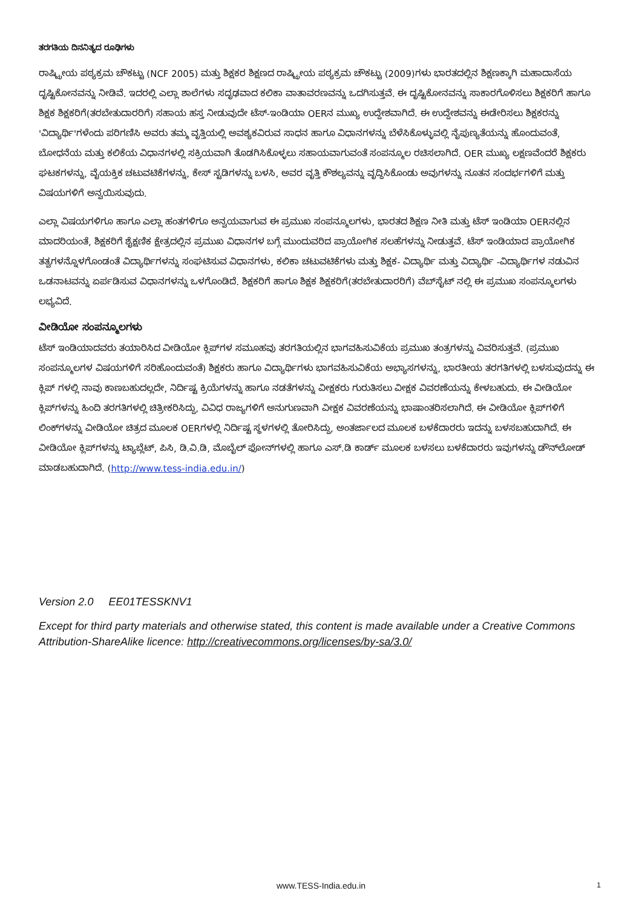ತರಗತಿಯ ದಿನನಿತ್ಯದ ರೂಢಿಗಳು
ರಾಷ್ಟ್ರೀಯ ಪಠ್ಯಕ್ರಮ ಚೌಕಟ್ಟು (NCF 2005) ಮತ್ತು ಶಿಕ್ಷಕರ ಶಿಕ್ಷಣದ ರಾಷ್ಟ್ರೀಯ ಪಠ್ಯಕ್ರಮ ಚೌಕಟ್ಟು (2009)ಗಳು ಭಾರತದಲ್ಲಿನ ಶಿಕ್ಷಣಕ್ಕಾಗಿ ಮಹಾದಾಸೆಯ ದೃಷ್ಟಿಕೋನವನ್ನು ನೀಡಿವೆ. ಇದರಲ್ಲಿ ಎಲ್ಲಾ ಶಾಲೆಗಳು ಸದೃಢವಾದ ಕಲಿಕಾ ವಾತಾವರಣವನ್ನು ಒದಗಿಸುತ್ತವೆ. ಈ ದೃಷ್ಟಿಕೋನವನ್ನು ಸಾಕಾರಗೊಳಿಸಲು ಶಿಕ್ಷಕರಿಗೆ ಹಾಗೂ ಶಿಕ್ಷಕ ಶಿಕ್ಷಕರಿಗೆ(ತರಬೇತುದಾರರಿಗೆ) ಸಹಾಯ ಹಸ್ತ ನೀಡುವುದೇ ಟೆಸ್-ಇಂಡಿಯಾ OERನ ಮುಖ್ಯ ಉದ್ದೇಶವಾಗಿದೆ. ಈ ಉದ್ದೇಶವನ್ನು ಈಡೇರಿಸಲು ಶಿಕ್ಷಕರನ್ನು 'ವಿದ್ಯಾರ್ಥಿ'ಗಳೆಂದು ಪರಿಗಣಿಸಿ ಅವರು ತಮ್ಮ ವೃತ್ತಿಯಲ್ಲಿ ಅವಶ್ಯಕವಿರುವ ಸಾಧನ ಹಾಗೂ ವಿಧಾನಗಳನ್ನು ಬೆಳೆಸಿಕೊಳ್ಳುವಲ್ಲಿ ನೈಪುಣ್ಯತೆಯನ್ನು ಹೊಂದುವಂತೆ, ಬೋಧನೆಯ ಮತ್ತು ಕಲಿಕೆಯ ವಿಧಾನಗಳಲ್ಲಿ ಸಕ್ರಿಯವಾಗಿ ತೊಡಗಿಸಿಕೊಳ್ಳಲು ಸಹಾಯವಾಗುವಂತೆ ಸಂಪನ್ಮೂಲ ರಚಿಸಲಾಗಿದೆ. OER ಮುಖ್ಯ ಲಕ್ಷಣವೆಂದರೆ ಶಿಕ್ಷಕರು ಘಟಕಗಳನ್ನು, ವೈಯಕ್ತಿಕ ಚಟುವಟಿಕೆಗಳನ್ನು, ಕೇಸ್ ಸ್ಟಡಿಗಳನ್ನು ಬಳಸಿ, ಅವರ ವೃತ್ತಿ ಕೌಶಲ್ಯವನ್ನು ವೃದ್ಧಿಸಿಕೊಂಡು ಅವುಗಳನ್ನು ನೂತನ ಸಂದರ್ಭಗಳಿಗೆ ಮತ್ತು ವಿಷಯಗಳಿಗೆ ಅನ್ವಯಿಸುವುದು.
ಎಲ್ಲಾ ವಿಷಯಗಳಿಗೂ ಹಾಗೂ ಎಲ್ಲಾ ಹಂತಗಳಿಗೂ ಅನ್ವಯವಾಗುವ ಈ ಪ್ರಮುಖ ಸಂಪನ್ಮೂಲಗಳು, ಭಾರತದ ಶಿಕ್ಷಣ ನೀತಿ ಮತ್ತು ಟೆಸ್ ಇಂಡಿಯಾ OERನಲ್ಲಿನ ಮಾದರಿಯಂತೆ, ಶಿಕ್ಷಕರಿಗೆ ಶೈಕ್ಷಣಿಕ ಕ್ಷೇತ್ರದಲ್ಲಿನ ಪ್ರಮುಖ ವಿಧಾನಗಳ ಬಗ್ಗೆ ಮುಂದುವರಿದ ಪ್ರಾಯೋಗಿಕ ಸಲಹೆಗಳನ್ನು ನೀಡುತ್ತವೆ. ಟೆಸ್ ಇಂಡಿಯಾದ ಪ್ರಾಯೋಗಿಕ ತತ್ವಗಳನ್ನೊಳಗೊಂಡಂತೆ ವಿದ್ಯಾರ್ಥಿಗಳನ್ನು ಸಂಘಟಿಸುವ ವಿಧಾನಗಳು, ಕಲಿಕಾ ಚಟುವಟಿಕೆಗಳು ಮತ್ತು ಶಿಕ್ಷಕ- ವಿದ್ಯಾರ್ಥಿ ಮತ್ತು ವಿದ್ಯಾರ್ಥಿ -ವಿದ್ಯಾರ್ಥಿಗಳ ನಡುವಿನ ಒಡನಾಟವನ್ನು ಏರ್ಪಡಿಸುವ ವಿಧಾನಗಳನ್ನು ಒಳಗೊಂಡಿದೆ. ಶಿಕ್ಷಕರಿಗೆ ಹಾಗೂ ಶಿಕ್ಷಕ ಶಿಕ್ಷಕರಿಗೆ(ತರಬೇತುದಾರರಿಗೆ) ವೆಬ್‌ಸೈಟ್ ನಲ್ಲಿ ಈ ಪ್ರಮುಖ ಸಂಪನ್ಮೂಲಗಳು ಲಭ್ಯವಿದೆ.
ವೀಡಿಯೋ ಸಂಪನ್ಮೂಲಗಳು
ಟೆಸ್ ಇಂಡಿಯಾದವರು ತಯಾರಿಸಿದ ವೀಡಿಯೋ ಕ್ಲಿಪ್‌ಗಳ ಸಮೂಹವು ತರಗತಿಯಲ್ಲಿನ ಭಾಗವಹಿಸುವಿಕೆಯ ಪ್ರಮುಖ ತಂತ್ರಗಳನ್ನು ವಿವರಿಸುತ್ತವೆ. (ಪ್ರಮುಖ ಸಂಪನ್ಮೂಲಗಳ ವಿಷಯಗಳಿಗೆ ಸರಿಹೊಂದುವಂತೆ) ಶಿಕ್ಷಕರು ಹಾಗೂ ವಿದ್ಯಾರ್ಥಿಗಳು ಭಾಗವಹಿಸುವಿಕೆಯ ಅಭ್ಯಾಸಗಳನ್ನು, ಭಾರತೀಯ ತರಗತಿಗಳಲ್ಲಿ ಬಳಸುವುದನ್ನು ಈ ಕ್ಲಿಪ್ ಗಳಲ್ಲಿ ನಾವು ಕಾಣಬಹುದಲ್ಲದೇ, ನಿರ್ದಿಷ್ಟ ಕ್ರಿಯೆಗಳನ್ನು ಹಾಗೂ ನಡತೆಗಳನ್ನು ವೀಕ್ಷಕರು ಗುರುತಿಸಲು ವೀಕ್ಷಕ ವಿವರಣೆಯನ್ನು ಕೇಳಬಹುದು. ಈ ವೀಡಿಯೋ ಕ್ಲಿಪ್‌ಗಳನ್ನು ಹಿಂದಿ ತರಗತಿಗಳಲ್ಲಿ ಚಿತ್ರೀಕರಿಸಿದ್ದು, ವಿವಿಧ ರಾಜ್ಯಗಳಿಗೆ ಅನುಗುಣವಾಗಿ ವೀಕ್ಷಕ ವಿವರಣೆಯನ್ನು ಭಾಷಾಂತರಿಸಲಾಗಿದೆ. ಈ ವೀಡಿಯೋ ಕ್ಲಿಪ್‌ಗಳಿಗೆ ಲಿಂಕ್‌ಗಳನ್ನು ವೀಡಿಯೋ ಚಿತ್ರದ ಮೂಲಕ OERಗಳಲ್ಲಿ ನಿರ್ದಿಷ್ಟ ಸ್ಥಳಗಳಲ್ಲಿ ತೋರಿಸಿದ್ದು, ಅಂತರ್ಜಾಲದ ಮೂಲಕ ಬಳಕೆದಾರರು ಇದನ್ನು ಬಳಸಬಹುದಾಗಿದೆ. ಈ ವೀಡಿಯೋ ಕ್ಲಿಪ್‌ಗಳನ್ನು ಟ್ಯಾಬ್ಲೆಟ್, ಪಿಸಿ, ಡಿ.ವಿ.ಡಿ, ಮೊಬೈಲ್ ಫೋನ್‌ಗಳಲ್ಲಿ ಹಾಗೂ ಎಸ್.ಡಿ ಕಾರ್ಡ್ ಮೂಲಕ ಬಳಸಲು ಬಳಕೆದಾರರು ಇವುಗಳನ್ನು ಡೌನ್‌ಲೋಡ್ ಮಾಡಬಹುದಾಗಿದೆ. (http://www.tess-india.edu.in/)
Version 2.0 EE01TESSKNV1
Except for third party materials and otherwise stated, this content is made available under a Creative Commons Attribution-ShareAlike licence: http://creativecommons.org/licenses/by-sa/3.0/
www.TESS-India.edu.in 1